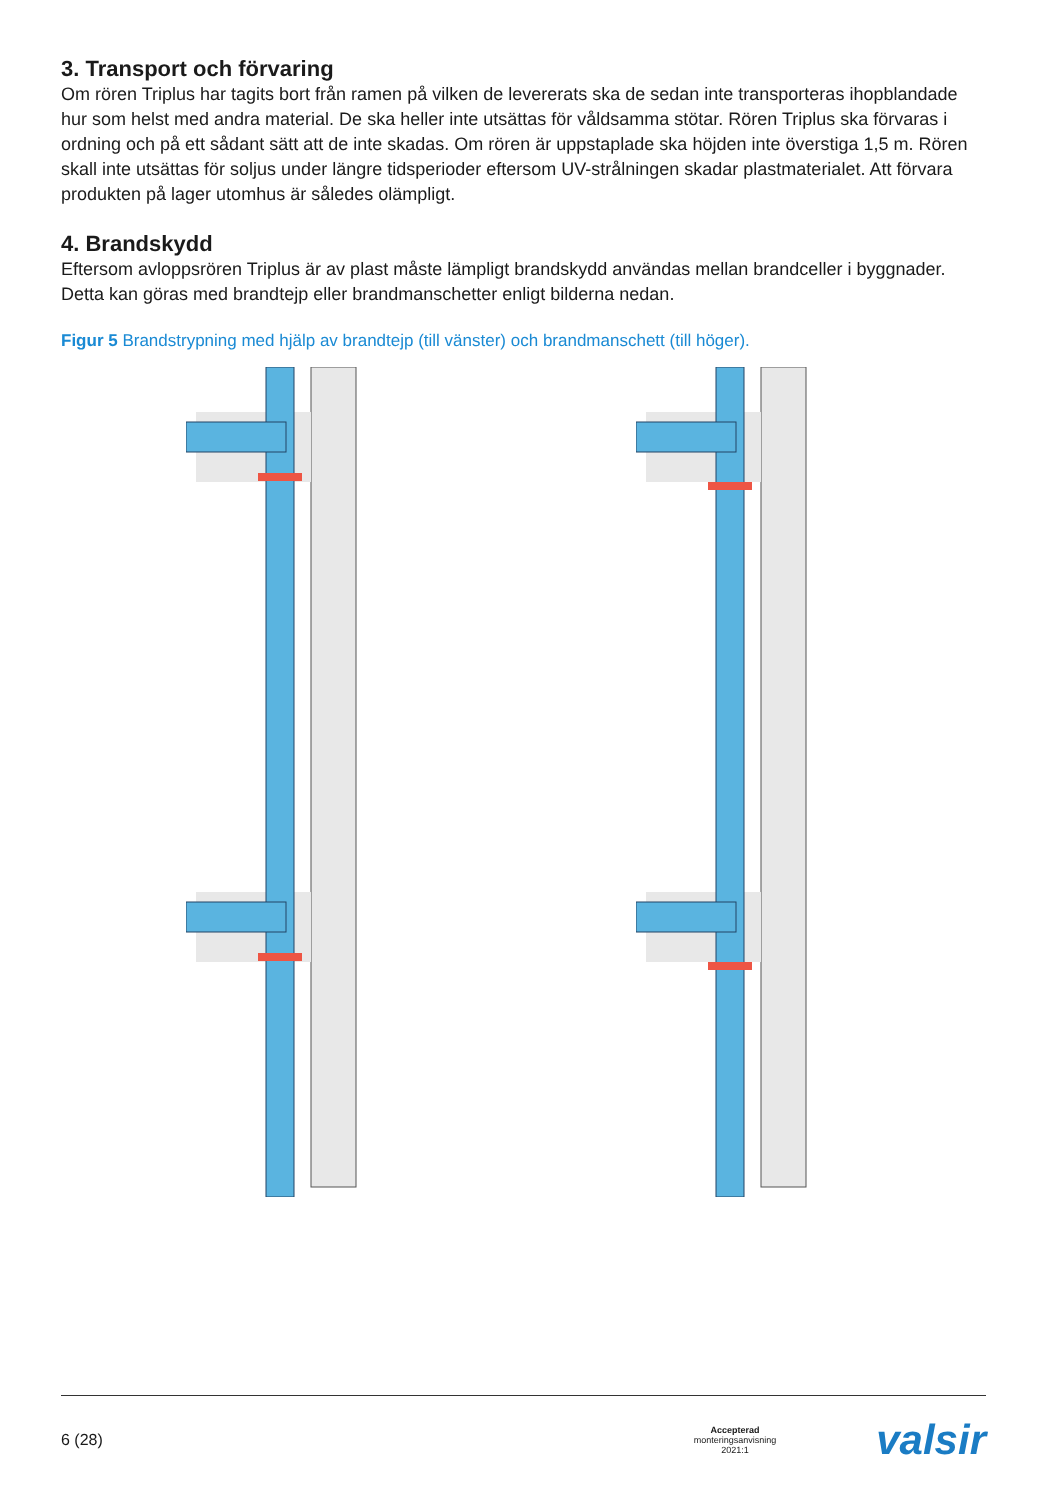3. Transport och förvaring
Om rören Triplus har tagits bort från ramen på vilken de levererats ska de sedan inte transporteras ihopblandade hur som helst med andra material. De ska heller inte utsättas för våldsamma stötar. Rören Triplus ska förvaras i ordning och på ett sådant sätt att de inte skadas. Om rören är uppstaplade ska höjden inte överstiga 1,5 m. Rören skall inte utsättas för soljus under längre tidsperioder eftersom UV-strålningen skadar plastmaterialet. Att förvara produkten på lager utomhus är således olämpligt.
4. Brandskydd
Eftersom avloppsrören Triplus är av plast måste lämpligt brandskydd användas mellan brandceller i byggnader. Detta kan göras med brandtejp eller brandmanschetter enligt bilderna nedan.
Figur 5 Brandstrypning med hjälp av brandtejp (till vänster) och brandmanschett (till höger).
6 (28) Accepterad
monteringsanvisning
2021:1 valsir